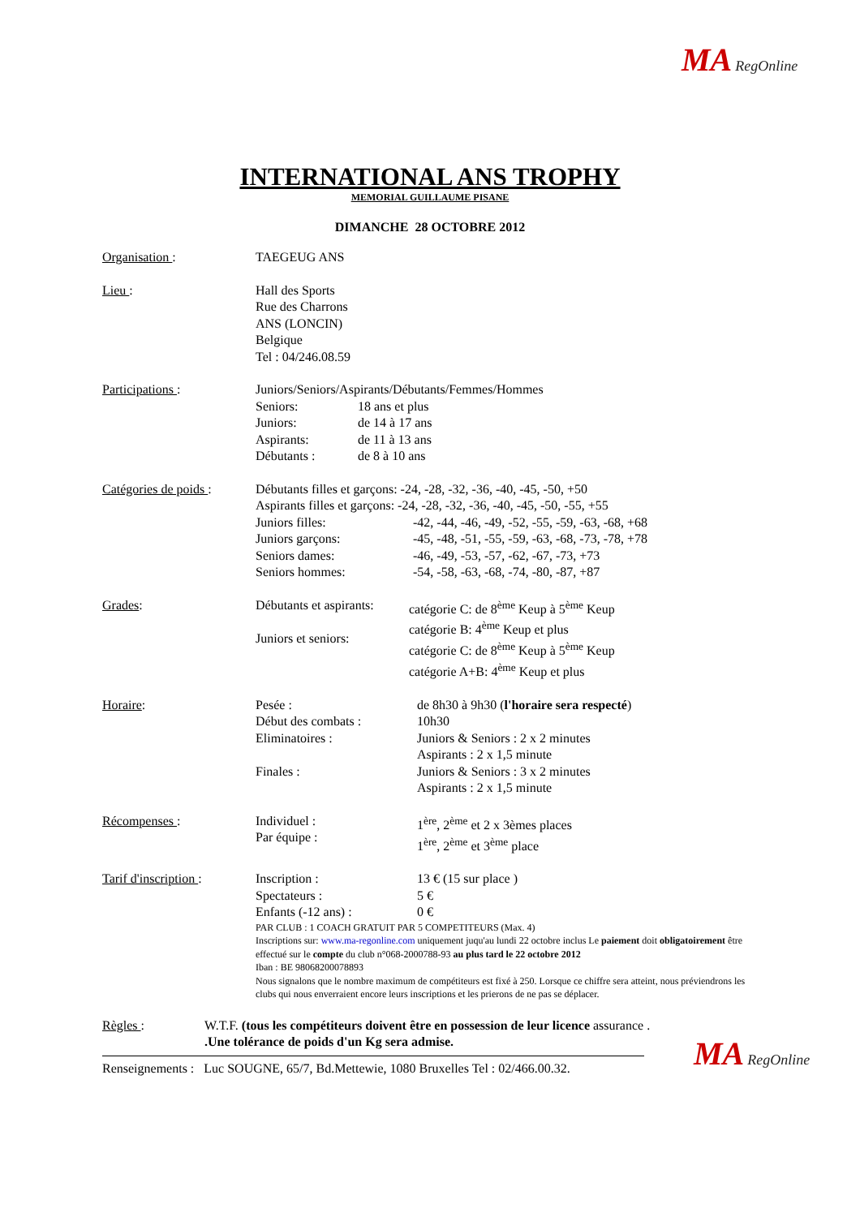MA RegOnline
INTERNATIONAL ANS TROPHY
MEMORIAL GUILLAUME PISANE
DIMANCHE 28 OCTOBRE 2012
Organisation : TAEGEUG ANS
Lieu : Hall des Sports
Rue des Charrons
ANS (LONCIN)
Belgique
Tel : 04/246.08.59
Participations : Juniors/Seniors/Aspirants/Débutants/Femmes/Hommes
Seniors:
Juniors:
Aspirants:
Débutants :
18 ans et plus
de 14 à 17 ans
de 11 à 13 ans
de 8 à 10 ans
Catégories de poids :
Débutants filles et garçons: -24, -28, -32, -36, -40, -45, -50, +50
Aspirants filles et garçons: -24, -28, -32, -36, -40, -45, -50, -55, +55
Juniors filles:
Juniors garçons:
Seniors dames:
Seniors hommes:
-42, -44, -46, -49, -52, -55, -59, -63, -68, +68
-45, -48, -51, -55, -59, -63, -68, -73, -78, +78
-46, -49, -53, -57, -62, -67, -73, +73
-54, -58, -63, -68, -74, -80, -87, +87
Grades: Débutants et aspirants:
Juniors et seniors:
catégorie C: de 8<sup>ème</sup> Keup à 5<sup>ème</sup> Keup
catégorie B: 4<sup>ème</sup> Keup et plus
catégorie C: de 8<sup>ème</sup> Keup à 5<sup>ème</sup> Keup
catégorie A+B: 4<sup>ème</sup> Keup et plus
Horaire: Pesée :
Début des combats :
Eliminatoires :
Finales :
de 8h30 à 9h30 (l'horaire sera respecté)
10h30
Juniors & Seniors : 2 x 2 minutes
Aspirants : 2 x 1,5 minute
Juniors & Seniors : 3 x 2 minutes
Aspirants : 2 x 1,5 minute
Récompenses : Individuel :
Par équipe :
1<sup>ère</sup>, 2<sup>ème</sup> et 2 x 3èmes places
1<sup>ère</sup>, 2<sup>ème</sup> et 3<sup>ème</sup> place
Tarif d'inscription :
Inscription :
Spectateurs :
Enfants (-12 ans) :
13 € (15 sur place )
5 €
0 €
PAR CLUB : 1 COACH GRATUIT PAR 5 COMPETITEURS (Max. 4)
Inscriptions sur: www.ma-regonline.com uniquement juqu'au lundi 22 octobre inclus Le paiement doit obligatoirement être effectué sur le compte du club n°068-2000788-93 au plus tard le 22 octobre 2012
Iban : BE 98068200078893
Nous signalons que le nombre maximum de compétiteurs est fixé à 250. Lorsque ce chiffre sera atteint, nous préviendrons les clubs qui nous enverraient encore leurs inscriptions et les prierons de ne pas se déplacer.
Règles : W.T.F. (tous les compétiteurs doivent être en possession de leur licence assurance .
.Une tolérance de poids d'un Kg sera admise.
Renseignements : Luc SOUGNE, 65/7, Bd.Mettewie, 1080 Bruxelles Tel : 02/466.00.32.
MA RegOnline